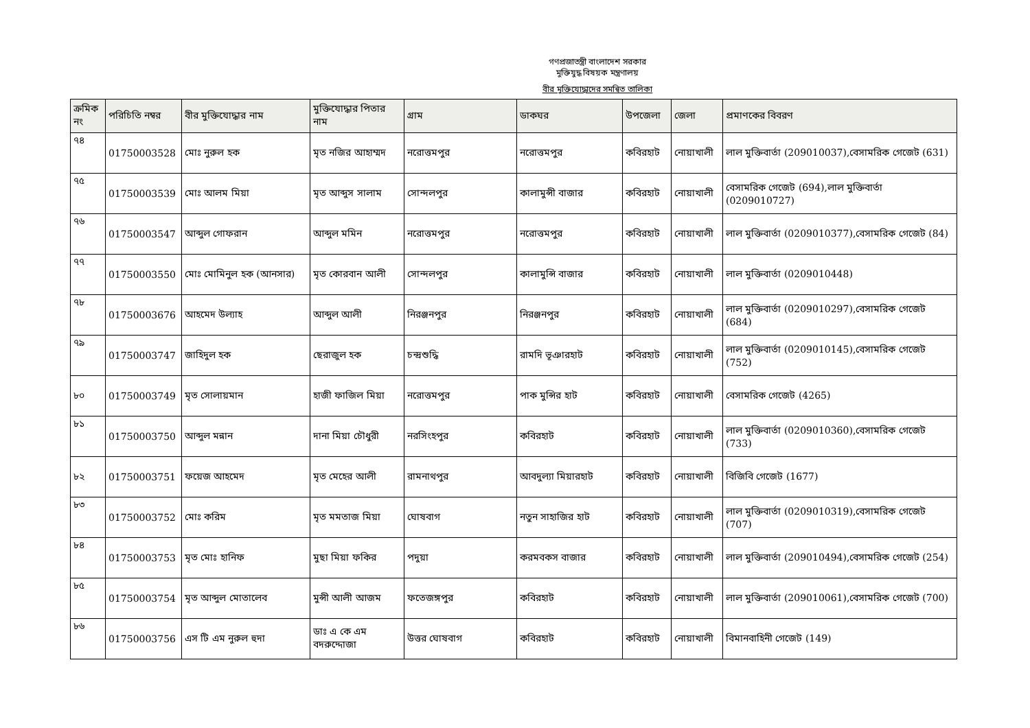গণপ্রজাতন্ত্রী বাংলাদেশ সরকার
মুক্তিযুদ্ধ বিষয়ক মন্ত্রণালয়
বীর মুক্তিযোদ্ধাদের সমন্বিত তালিকা
| ক্রমিক নং | পরিচিতি নম্বর | বীর মুক্তিযোদ্ধার নাম | মুক্তিযোদ্ধার পিতার নাম | গ্রাম | ডাকঘর | উপজেলা | জেলা | প্রমাণকের বিবরণ |
| --- | --- | --- | --- | --- | --- | --- | --- | --- |
| ৭৪ | 01750003528 | মোঃ নুরুল হক | মৃত নজির আহাম্মদ | নরোত্তমপুর | নরোত্তমপুর | কবিরহাট | নোয়াখালী | লাল মুক্তিবার্তা (209010037),বেসামরিক গেজেট (631) |
| ৭৫ | 01750003539 | মোঃ আলম মিয়া | মৃত আব্দুস সালাম | সোন্দলপুর | কালামুন্সী বাজার | কবিরহাট | নোয়াখালী | বেসামরিক গেজেট (694),লাল মুক্তিবার্তা (0209010727) |
| ৭৬ | 01750003547 | আব্দুল গোফরান | আব্দুল মমিন | নরোত্তমপুর | নরোত্তমপুর | কবিরহাট | নোয়াখালী | লাল মুক্তিবার্তা (0209010377),বেসামরিক গেজেট (84) |
| ৭৭ | 01750003550 | মোঃ মোমিনুল হক (আনসার) | মৃত কোরবান আলী | সোন্দলপুর | কালামুন্সি বাজার | কবিরহাট | নোয়াখালী | লাল মুক্তিবার্তা (0209010448) |
| ৭৮ | 01750003676 | আহমেদ উল্যাহ | আব্দুল আলী | নিরঞ্জনপুর | নিরঞ্জনপুর | কবিরহাট | নোয়াখালী | লাল মুক্তিবার্তা (0209010297),বেসামরিক গেজেট (684) |
| ৭৯ | 01750003747 | জাহিদুল হক | ছেরাজুল হক | চন্দ্রশুদ্ধি | রামদি ভূঞারহাট | কবিরহাট | নোয়াখালী | লাল মুক্তিবার্তা (0209010145),বেসামরিক গেজেট (752) |
| ৮০ | 01750003749 | মৃত সোলায়মান | হাজী ফাজিল মিয়া | নরোত্তমপুর | পাক মুন্সির হাট | কবিরহাট | নোয়াখালী | বেসামরিক গেজেট (4265) |
| ৮১ | 01750003750 | আব্দুল মন্নান | দানা মিয়া চৌধুরী | নরসিংহপুর | কবিরহাট | কবিরহাট | নোয়াখালী | লাল মুক্তিবার্তা (0209010360),বেসামরিক গেজেট (733) |
| ৮২ | 01750003751 | ফয়েজ আহমেদ | মৃত মেহের আলী | রামনাথপুর | আবদুল্যা মিয়ারহাট | কবিরহাট | নোয়াখালী | বিজিবি গেজেট (1677) |
| ৮৩ | 01750003752 | মোঃ করিম | মৃত মমতাজ মিয়া | ঘোষবাগ | নতুন সাহাজির হাট | কবিরহাট | নোয়াখালী | লাল মুক্তিবার্তা (0209010319),বেসামরিক গেজেট (707) |
| ৮৪ | 01750003753 | মৃত মোঃ হানিফ | মুছা মিয়া ফকির | পদুয়া | করমবকস বাজার | কবিরহাট | নোয়াখালী | লাল মুক্তিবার্তা (209010494),বেসামরিক গেজেট (254) |
| ৮৫ | 01750003754 | মৃত আব্দুল মোতালেব | মুন্সী আলী আজম | ফতেজঙ্গপুর | কবিরহাট | কবিরহাট | নোয়াখালী | লাল মুক্তিবার্তা (209010061),বেসামরিক গেজেট (700) |
| ৮৬ | 01750003756 | এস টি এম নুরুল হুদা | ডাঃ এ কে এম বদরুদ্দোজা | উত্তর ঘোষবাগ | কবিরহাট | কবিরহাট | নোয়াখালী | বিমানবাহিনী গেজেট (149) |